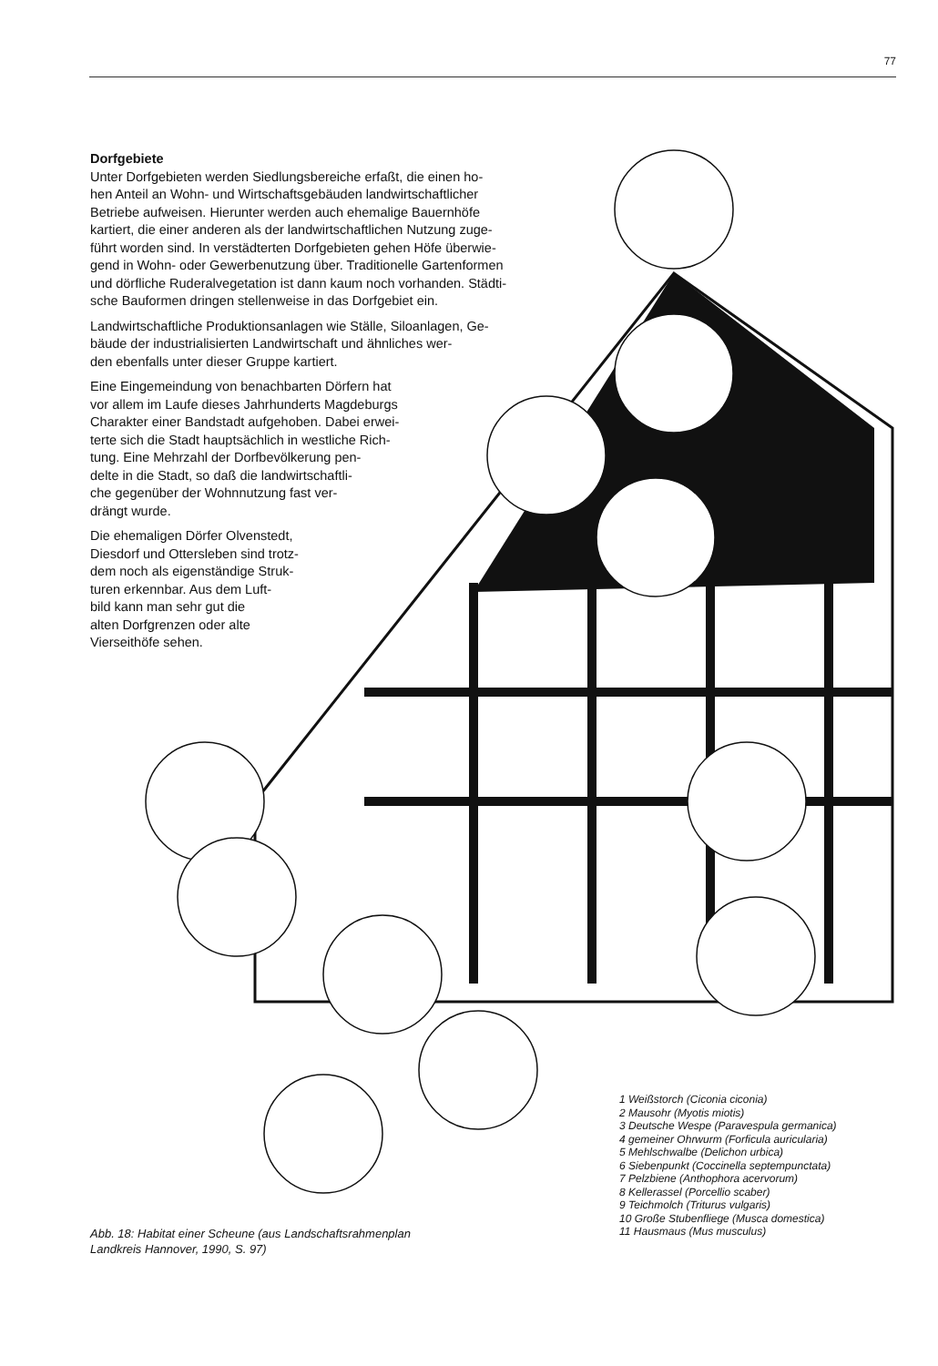77
Dorfgebiete
Unter Dorfgebieten werden Siedlungsbereiche erfaßt, die einen ho-
hen Anteil an Wohn- und Wirtschaftsgebäuden landwirtschaftlicher
Betriebe aufweisen. Hierunter werden auch ehemalige Bauernhöfe
kartiert, die einer anderen als der landwirtschaftlichen Nutzung zuge-
führt worden sind. In verstädterten Dorfgebieten gehen Höfe überwie-
gend in Wohn- oder Gewerbenutzung über. Traditionelle Gartenformen
und dörfliche Ruderalvegetation ist dann kaum noch vorhanden. Städti-
sche Bauformen dringen stellenweise in das Dorfgebiet ein.
Landwirtschaftliche Produktionsanlagen wie Ställe, Siloanlagen, Ge-
bäude der industrialisierten Landwirtschaft und ähnliches wer-
den ebenfalls unter dieser Gruppe kartiert.
Eine Eingemeindung von benachbarten Dörfern hat
vor allem im Laufe dieses Jahrhunderts Magdeburgs
Charakter einer Bandstadt aufgehoben. Dabei erwei-
terte sich die Stadt hauptsächlich in westliche Rich-
tung. Eine Mehrzahl der Dorfbevölkerung pen-
delte in die Stadt, so daß die landwirtschaftli-
che gegenüber der Wohnnutzung fast ver-
drängt wurde.
Die ehemaligen Dörfer Olvenstedt,
Diesdorf und Ottersleben sind trotz-
dem noch als eigenständige Struk-
turen erkennbar. Aus dem Luft-
bild kann man sehr gut die
alten Dorfgrenzen oder alte
Vierseithöfe sehen.
1 Weißstorch (Ciconia ciconia)
2 Mausohr (Myotis miotis)
3 Deutsche Wespe (Paravespula germanica)
4 gemeiner Ohrwurm (Forficula auricularia)
5 Mehlschwalbe (Delichon urbica)
6 Siebenpunkt (Coccinella septempunctata)
7 Pelzbiene (Anthophora acervorum)
8 Kellerassel (Porcellio scaber)
9 Teichmolch (Triturus vulgaris)
10 Große Stubenfliege (Musca domestica)
11 Hausmaus (Mus musculus)
Abb. 18: Habitat einer Scheune (aus Landschaftsrahmenplan
Landkreis Hannover, 1990, S. 97)